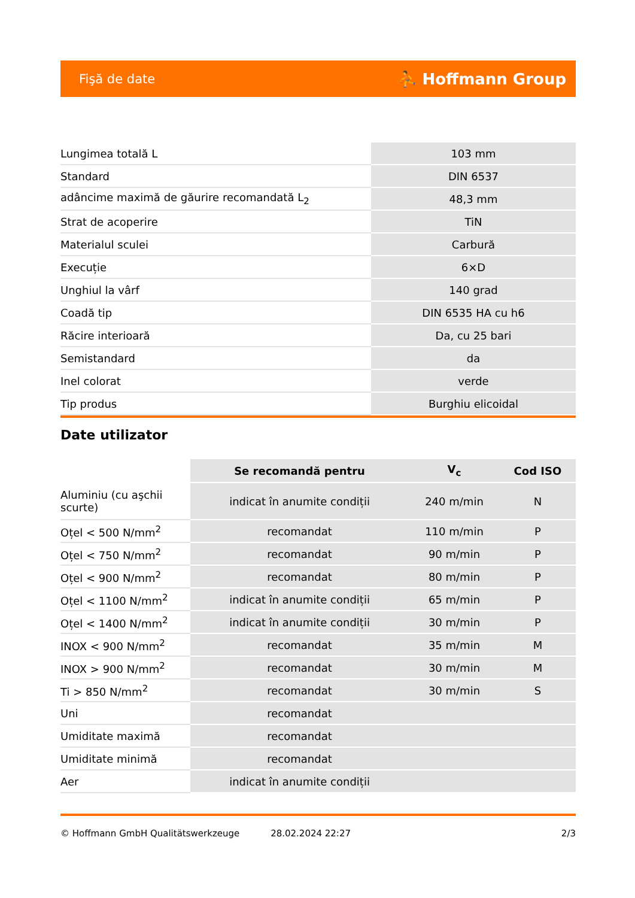Fişă de date ⛹ Hoffmann Group
| Lungimea totală L | 103 mm |
| Standard | DIN 6537 |
| adâncime maximă de găurire recomandată L<sub>2</sub> | 48,3 mm |
| Strat de acoperire | TiN |
| Materialul sculei | Carbură |
| Execuție | 6×D |
| Unghiul la vârf | 140 grad |
| Coadă tip | DIN 6535 HA cu h6 |
| Răcire interioară | Da, cu 25 bari |
| Semistandard | da |
| Inel colorat | verde |
| Tip produs | Burghiu elicoidal |
Date utilizator
| | Se recomandă pentru | V<sub>c</sub> | Cod ISO |
| --- | --- | --- | --- |
| Aluminiu (cu aşchii scurte) | indicat în anumite condiții | 240 m/min | N |
| Oțel < 500 N/mm<sup>2</sup> | recomandat | 110 m/min | P |
| Oțel < 750 N/mm<sup>2</sup> | recomandat | 90 m/min | P |
| Oțel < 900 N/mm<sup>2</sup> | recomandat | 80 m/min | P |
| Oțel < 1100 N/mm<sup>2</sup> | indicat în anumite condiții | 65 m/min | P |
| Oțel < 1400 N/mm<sup>2</sup> | indicat în anumite condiții | 30 m/min | P |
| INOX < 900 N/mm<sup>2</sup> | recomandat | 35 m/min | M |
| INOX > 900 N/mm<sup>2</sup> | recomandat | 30 m/min | M |
| Ti > 850 N/mm<sup>2</sup> | recomandat | 30 m/min | S |
| Uni | recomandat | | |
| Umiditate maximă | recomandat | | |
| Umiditate minimă | recomandat | | |
| Aer | indicat în anumite condiții | | |
© Hoffmann GmbH Qualitätswerkzeuge 28.02.2024 22:27 2/3